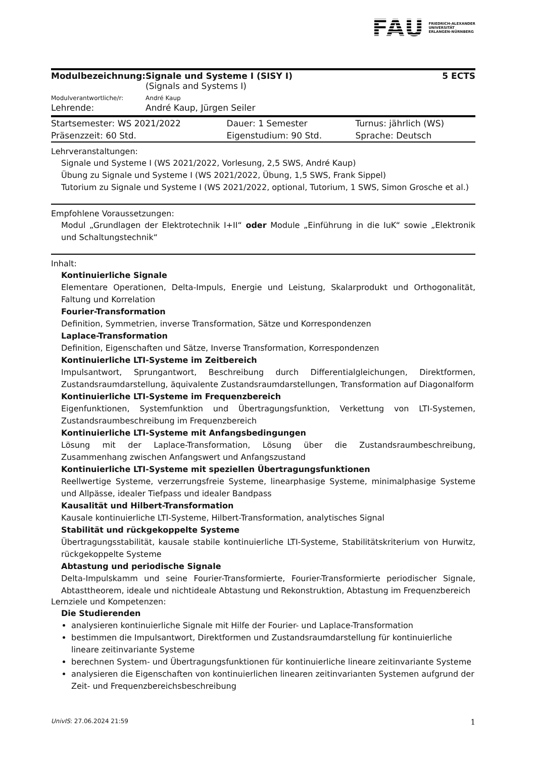FAU FRIEDRICH-ALEXANDER
UNIVERSITÄT
ERLANGEN-NÜRNBERG
| Modulbezeichnung: | Signale und Systeme I (SISY I) (Signals and Systems I) | 5 ECTS |
| Modulverantwortliche/r: | André Kaup | |
| Lehrende: | André Kaup, Jürgen Seiler | |
| Startsemester: WS 2021/2022 | Dauer: 1 Semester | Turnus: jährlich (WS) |
| Präsenzzeit: 60 Std. | Eigenstudium: 90 Std. | Sprache: Deutsch |
Lehrveranstaltungen:
Signale und Systeme I (WS 2021/2022, Vorlesung, 2,5 SWS, André Kaup)
Übung zu Signale und Systeme I (WS 2021/2022, Übung, 1,5 SWS, Frank Sippel)
Tutorium zu Signale und Systeme I (WS 2021/2022, optional, Tutorium, 1 SWS, Simon Grosche et al.)
Empfohlene Voraussetzungen:
Modul „Grundlagen der Elektrotechnik I+II“ oder Module „Einführung in die IuK“ sowie „Elektronik und Schaltungstechnik“
Inhalt:
Kontinuierliche Signale
Elementare Operationen, Delta-Impuls, Energie und Leistung, Skalarprodukt und Orthogonalität, Faltung und Korrelation
Fourier-Transformation
Definition, Symmetrien, inverse Transformation, Sätze und Korrespondenzen
Laplace-Transformation
Definition, Eigenschaften und Sätze, Inverse Transformation, Korrespondenzen
Kontinuierliche LTI-Systeme im Zeitbereich
Impulsantwort, Sprungantwort, Beschreibung durch Differentialgleichungen, Direktformen, Zustandsraumdarstellung, äquivalente Zustandsraumdarstellungen, Transformation auf Diagonalform
Kontinuierliche LTI-Systeme im Frequenzbereich
Eigenfunktionen, Systemfunktion und Übertragungsfunktion, Verkettung von LTI-Systemen, Zustandsraumbeschreibung im Frequenzbereich
Kontinuierliche LTI-Systeme mit Anfangsbedingungen
Lösung mit der Laplace-Transformation, Lösung über die Zustandsraumbeschreibung, Zusammenhang zwischen Anfangswert und Anfangszustand
Kontinuierliche LTI-Systeme mit speziellen Übertragungsfunktionen
Reellwertige Systeme, verzerrungsfreie Systeme, linearphasige Systeme, minimalphasige Systeme und Allpässe, idealer Tiefpass und idealer Bandpass
Kausalität und Hilbert-Transformation
Kausale kontinuierliche LTI-Systeme, Hilbert-Transformation, analytisches Signal
Stabilität und rückgekoppelte Systeme
Übertragungsstabilität, kausale stabile kontinuierliche LTI-Systeme, Stabilitätskriterium von Hurwitz, rückgekoppelte Systeme
Abtastung und periodische Signale
Delta-Impulskamm und seine Fourier-Transformierte, Fourier-Transformierte periodischer Signale, Abtasttheorem, ideale und nichtideale Abtastung und Rekonstruktion, Abtastung im Frequenzbereich
Lernziele und Kompetenzen:
Die Studierenden
analysieren kontinuierliche Signale mit Hilfe der Fourier- und Laplace-Transformation
bestimmen die Impulsantwort, Direktformen und Zustandsraumdarstellung für kontinuierliche lineare zeitinvariante Systeme
berechnen System- und Übertragungsfunktionen für kontinuierliche lineare zeitinvariante Systeme
analysieren die Eigenschaften von kontinuierlichen linearen zeitinvarianten Systemen aufgrund der Zeit- und Frequenzbereichsbeschreibung
UnivIS: 27.06.2024 21:59 1